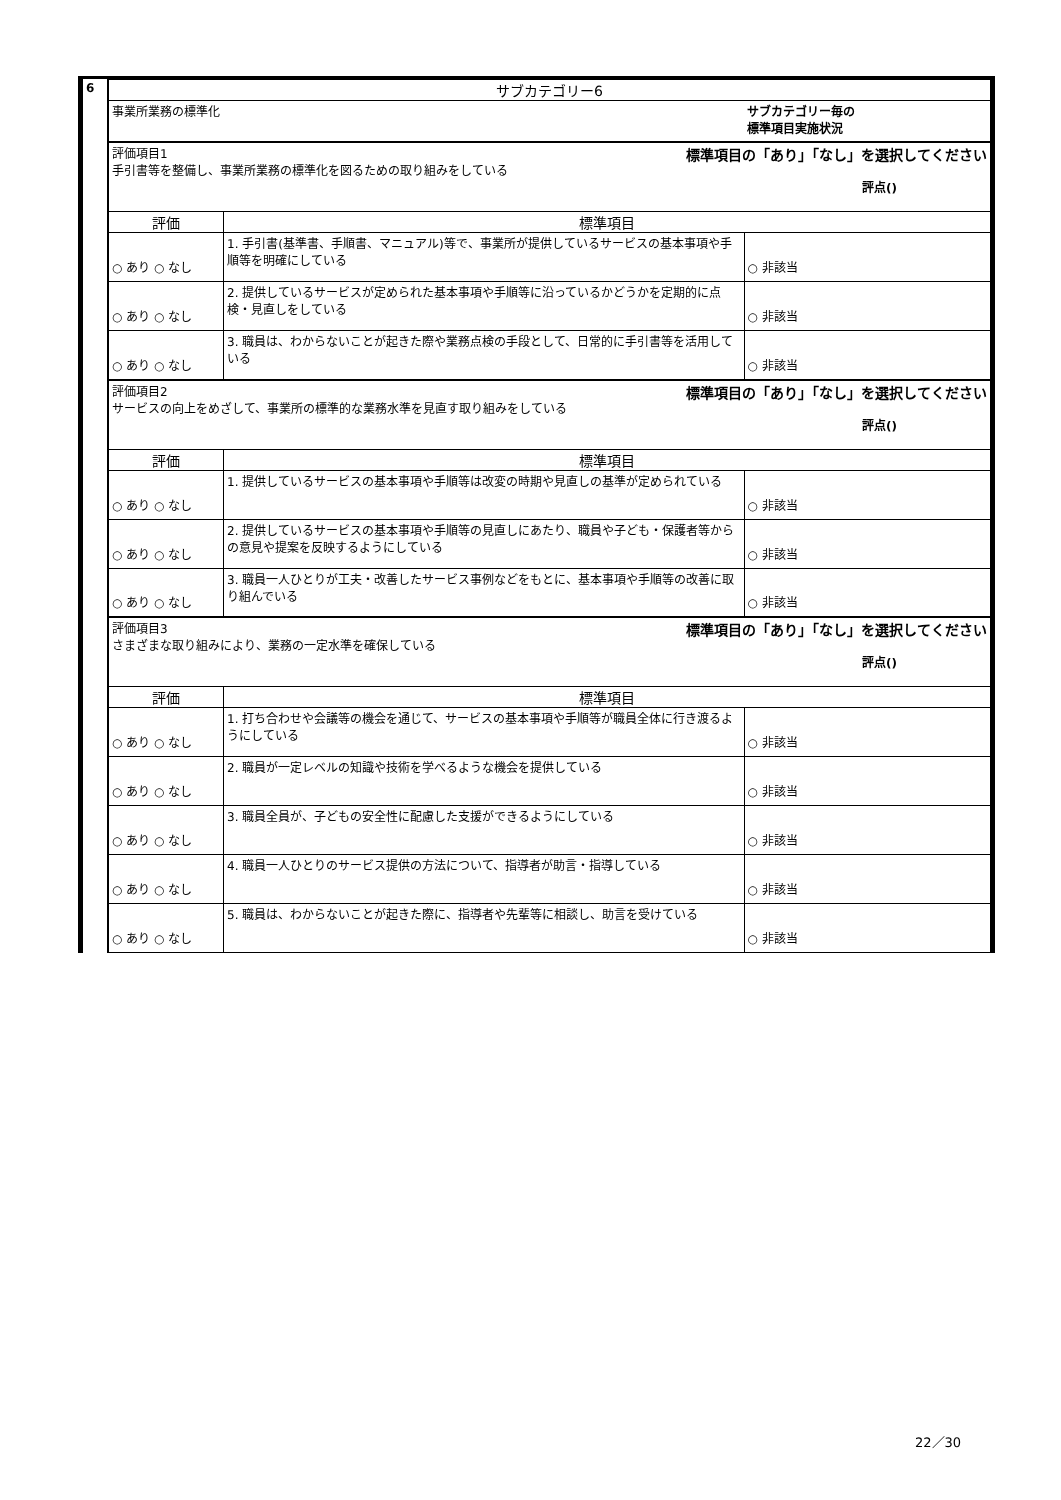| 6 | サブカテゴリー6 | | |
| | 事業所業務の標準化 | | サブカテゴリー毎の 標準項目実施状況 |
| | 評価項目1 標準項目の「あり」「なし」を選択してください 手引書等を整備し、事業所業務の標準化を図るための取り組みをしている 評点() | | |
| | 評価 | 標準項目 | |
| | ○ あり ○ なし | 1. 手引書(基準書、手順書、マニュアル)等で、事業所が提供しているサービスの基本事項や手順等を明確にしている | ○ 非該当 |
| | ○ あり ○ なし | 2. 提供しているサービスが定められた基本事項や手順等に沿っているかどうかを定期的に点検・見直しをしている | ○ 非該当 |
| | ○ あり ○ なし | 3. 職員は、わからないことが起きた際や業務点検の手段として、日常的に手引書等を活用している | ○ 非該当 |
| | 評価項目2 標準項目の「あり」「なし」を選択してください サービスの向上をめざして、事業所の標準的な業務水準を見直す取り組みをしている 評点() | | |
| | 評価 | 標準項目 | |
| | ○ あり ○ なし | 1. 提供しているサービスの基本事項や手順等は改変の時期や見直しの基準が定められている | ○ 非該当 |
| | ○ あり ○ なし | 2. 提供しているサービスの基本事項や手順等の見直しにあたり、職員や子ども・保護者等からの意見や提案を反映するようにしている | ○ 非該当 |
| | ○ あり ○ なし | 3. 職員一人ひとりが工夫・改善したサービス事例などをもとに、基本事項や手順等の改善に取り組んでいる | ○ 非該当 |
| | 評価項目3 標準項目の「あり」「なし」を選択してください さまざまな取り組みにより、業務の一定水準を確保している 評点() | | |
| | 評価 | 標準項目 | |
| | ○ あり ○ なし | 1. 打ち合わせや会議等の機会を通じて、サービスの基本事項や手順等が職員全体に行き渡るようにしている | ○ 非該当 |
| | ○ あり ○ なし | 2. 職員が一定レベルの知識や技術を学べるような機会を提供している | ○ 非該当 |
| | ○ あり ○ なし | 3. 職員全員が、子どもの安全性に配慮した支援ができるようにしている | ○ 非該当 |
| | ○ あり ○ なし | 4. 職員一人ひとりのサービス提供の方法について、指導者が助言・指導している | ○ 非該当 |
| | ○ あり ○ なし | 5. 職員は、わからないことが起きた際に、指導者や先輩等に相談し、助言を受けている | ○ 非該当 |
22／30